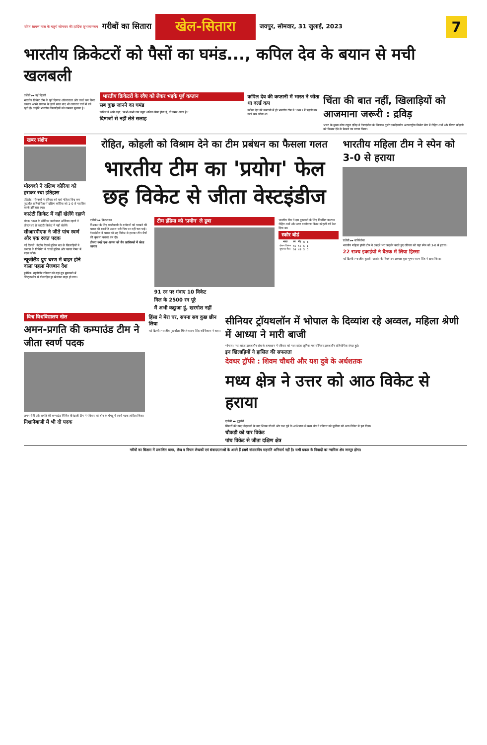पवित्र श्रावण मास के चतुर्थ सोमवार की हार्दिक शुभकामनाएं गरीबों का सितारा खेल-सितारा जयपुर, सोमवार, 31 जुलाई, 2023 7
भारतीय क्रिकेटरों को पैसों का घमंड..., कपिल देव के बयान से मची खलबली
एजेंसी ▸▸ नई दिल्ली
भारतीय क्रिकेट टीम के पूर्व दिग्गज ऑलराउंडर और वर्ल्ड कप विनर कप्तान अपने संन्यास के इतने साल बाद भी लगातार चर्चा में बने रहते हैं। उन्होंने भारतीय खिलाड़ियों को जमकर सुनाया है।
भारतीय क्रिकेटरों के रवैए को लेकर भड़के पूर्व कप्तान
सब कुछ जानने का घमंड
कपिल ने आगे कहा, 'कभी-कभी जब बहुत अधिक पैसा होता है, तो घमंड आता है।'
दिग्गजों से नहीं लेते सलाह
कपिल देव की कप्तानी में भारत ने जीता था वर्ल्ड कप
कपिल देव की कप्तानी में ही भारतीय टीम ने 1983 में पहली बार वर्ल्ड कप जीता था।
चिंता की बात नहीं, खिलाड़ियों को आजमाना जरूरी : द्रविड़
भारत के मुख्य कोच राहुल द्रविड़ ने वेस्टइंडीज के खिलाफ दूसरे एकदिवसीय अंतरराष्ट्रीय क्रिकेट मैच में रोहित शर्मा और विराट कोहली को विश्राम देने के फैसले का बचाव किया।
खबर संक्षेप
मोरक्को ने दक्षिण कोरिया को हराकर रचा इतिहास
एडिलेड। मोरक्को ने रविवार को यहां महिला विश्व कप फुटबॉल प्रतियोगिता में दक्षिण कोरिया को 1-0 से पराजित करके इतिहास रचा।
काउंटी क्रिकेट में नहीं खेलेंगे रहाणे
लंदन। भारत के सीनियर बल्लेबाज अजिंक्य रहाणे ने लीस्टरशर से काउंटी क्रिकेट में नहीं खेलेंगे।
सीआरपीएफ ने जीते पांच स्वर्ण और एक रजत पदक
नई दिल्ली। केंद्रीय रिजर्व पुलिस बल के खिलाड़ियों ने कनाडा के विनिपेग में 'वर्ल्ड पुलिस और फायर गेम्स' में पदक जीते।
न्यूजीलैंड ग्रुप चरण में बाहर होने वाला पहला मेजबान देश
डुनेडिन। न्यूजीलैंड रविवार को यहां ग्रुप मुकाबले में स्विट्जरलैंड से गोलरहित ड्रा खेलकर बाहर हो गया।
रोहित, कोहली को विश्राम देने का टीम प्रबंधन का फैसला गलत
भारतीय टीम का 'प्रयोग' फेल
छह विकेट से जीता वेस्टइंडीज
एजेंसी ▸▸ ब्रिजटाउन
विश्वकप के लिए बल्लेबाजी के दावेदारों को परखने की भारत की रणनीति उछाल भरी पिच पर नहीं चल पाई। वेस्टइंडीज ने भारत को छह विकेट से हराकर तीन मैचों की श्रृंखला बराबर कर दी।
तीसरा वनडे एक अगस्त को सैन फ्रांसिस्को में खेला जाएगा
टीम इंडिया को 'प्रयोग' ले डूबा
91 रन पर गंवाए 10 विकेट
गिल के 2500 रन पूरे
मैं अभी कछुआ हूं, खरगोश नहीं
भारतीय टीम ने इस मुकाबले के लिए नियमित कप्तान रोहित शर्मा और स्टार बल्लेबाज विराट कोहली को रेस्ट दिया था।
स्कोर बोर्ड
| भारत | रन | गेंद | 4 | 6 |
| --- | --- | --- | --- | --- |
| ईशान किशन | 55 | 55 | 6 | 1 |
| शुभमन गिल | 34 | 49 | 5 | 0 |
भारतीय महिला टीम ने स्पेन को 3-0 से हराया
एजेंसी ▸▸ बार्सिलोना
भारतीय महिला हॉकी टीम ने दबदबे भरा प्रदर्शन करते हुए रविवार को यहां स्पेन को 3-0 से हराया।
22 राज्य इकाईयों ने बैठक में लिया हिस्सा
नई दिल्ली। भारतीय कुश्ती महासंघ के निवर्तमान अध्यक्ष बृज भूषण शरण सिंह ने दावा किया।
विश्व विश्वविद्यालय खेल
अमन-प्रगति की कम्पाउंड टीम ने जीता स्वर्ण पदक
अमन सैनी और प्रगति की कम्पाउंड मिश्रित तीरंदाजी टीम ने रविवार को चीन के चेंगदू में स्वर्ण पदक हासिल किया।
निशानेबाजी में भी दो पदक
हिंसा ने मेरा घर, सपना सब कुछ छीन लिया
नई दिल्ली। भारतीय फुटबॉलर चिंगलेनसाना सिंह कोंशिकाम ने कहा।
सीनियर ट्रॉयथलॉन में भोपाल के दिव्यांश रहे अव्वल, महिला श्रेणी में आध्या ने मारी बाजी
भोपाल। मध्य प्रदेश ट्रायथलॉन संघ के तत्वाधान में रविवार को मध्य प्रदेश जूनियर एवं सीनियर ट्रायथलॉन प्रतियोगिता संपन्न हुई।
इन खिलाड़ियों ने हासिल की सफलता
देवधर ट्रॉफी : शिवम चौधरी और यश दुबे के अर्धशतक
मध्य क्षेत्र ने उत्तर को आठ विकेट से हराया
एजेंसी ▸▸ पुडुचेरी
स्पिनरों की उम्दा गेंदबाजी के बाद शिवम चौधरी और यश दुबे के अर्धशतक से मध्य क्षेत्र ने रविवार को पूर्वोत्तर को आठ विकेट से हरा दिया।
चौकड़ी को चार विकेट
पांच विकेट से जीता दक्षिण क्षेत्र
गरीबों का सितारा में प्रकाशित खबर, लेख व विचार लेखकों एवं संवाददाताओं के अपने हैं इसमें संपादकीय सहमति अनिवार्य नहीं है। सभी प्रकार के विवादों का न्यायिक क्षेत्र जयपुर होगा।